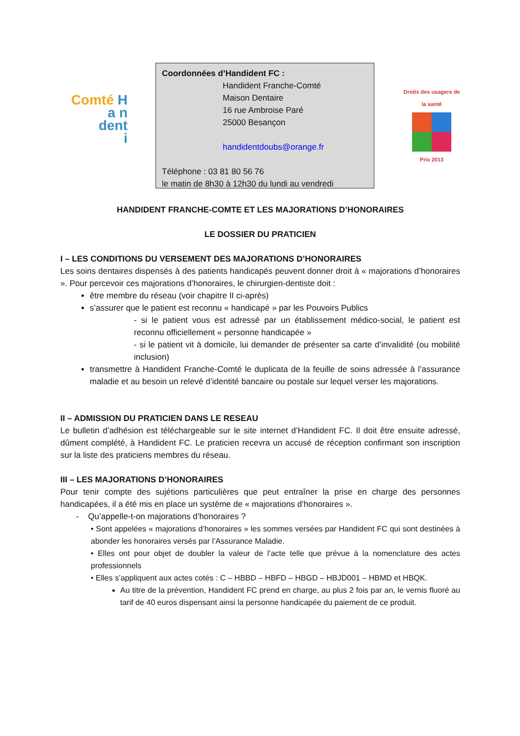Comté H
a n
dent
i
Coordonnées d’Handident FC :
Handident Franche-Comté
Maison Dentaire
16 rue Ambroise Paré
25000 Besançon
handidentdoubs@orange.fr
Téléphone : 03 81 80 56 76
le matin de 8h30 à 12h30 du lundi au vendredi
Droits des usagers de la santé
Prix 2013
HANDIDENT FRANCHE-COMTE ET LES MAJORATIONS D’HONORAIRES
LE DOSSIER DU PRATICIEN
I – LES CONDITIONS DU VERSEMENT DES MAJORATIONS D’HONORAIRES
Les soins dentaires dispensés à des patients handicapés peuvent donner droit à « majorations d’honoraires ». Pour percevoir ces majorations d’honoraires, le chirurgien-dentiste doit :
être membre du réseau (voir chapitre II ci-après)
s’assurer que le patient est reconnu « handicapé » par les Pouvoirs Publics
- si le patient vous est adressé par un établissement médico-social, le patient est reconnu officiellement « personne handicapée »
- si le patient vit à domicile, lui demander de présenter sa carte d’invalidité (ou mobilité inclusion)
transmettre à Handident Franche-Comté le duplicata de la feuille de soins adressée à l’assurance maladie et au besoin un relevé d’identité bancaire ou postale sur lequel verser les majorations.
II – ADMISSION DU PRATICIEN DANS LE RESEAU
Le bulletin d’adhésion est téléchargeable sur le site internet d’Handident FC. Il doit être ensuite adressé, dûment complété, à Handident FC. Le praticien recevra un accusé de réception confirmant son inscription sur la liste des praticiens membres du réseau.
III – LES MAJORATIONS D’HONORAIRES
Pour tenir compte des sujétions particulières que peut entraîner la prise en charge des personnes handicapées, il a été mis en place un système de « majorations d’honoraires ».
- Qu’appelle-t-on majorations d’honoraires ?
• Sont appelées « majorations d’honoraires » les sommes versées par Handident FC qui sont destinées à abonder les honoraires versés par l’Assurance Maladie.
• Elles ont pour objet de doubler la valeur de l’acte telle que prévue à la nomenclature des actes professionnels
• Elles s’appliquent aux actes cotés : C – HBBD – HBFD – HBGD – HBJD001 – HBMD et HBQK.
Au titre de la prévention, Handident FC prend en charge, au plus 2 fois par an, le vernis fluoré au tarif de 40 euros dispensant ainsi la personne handicapée du paiement de ce produit.